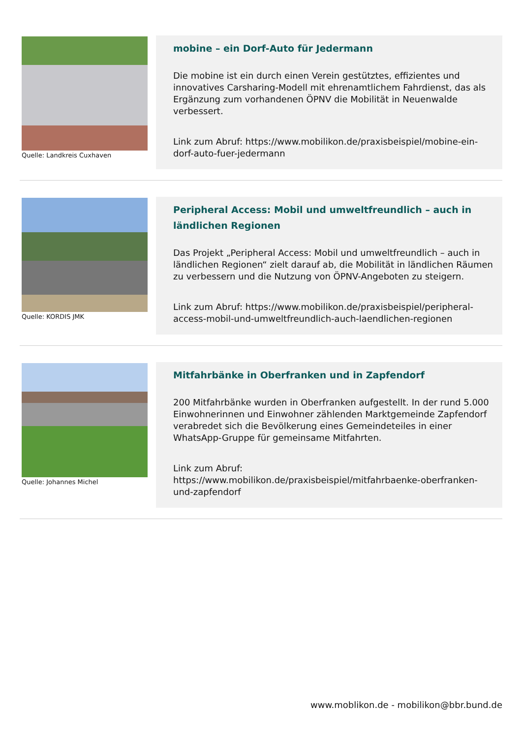Quelle: Landkreis Cuxhaven
mobine – ein Dorf-Auto für Jedermann
Die mobine ist ein durch einen Verein gestütztes, effizientes und innovatives Carsharing-Modell mit ehrenamtlichem Fahrdienst, das als Ergänzung zum vorhandenen ÖPNV die Mobilität in Neuenwalde verbessert.
Link zum Abruf: https://www.mobilikon.de/praxisbeispiel/mobine-ein-dorf-auto-fuer-jedermann
Quelle: KORDIS JMK
Peripheral Access: Mobil und umweltfreundlich – auch in ländlichen Regionen
Das Projekt „Peripheral Access: Mobil und umweltfreundlich – auch in ländlichen Regionen“ zielt darauf ab, die Mobilität in ländlichen Räumen zu verbessern und die Nutzung von ÖPNV-Angeboten zu steigern.
Link zum Abruf: https://www.mobilikon.de/praxisbeispiel/peripheral-access-mobil-und-umweltfreundlich-auch-laendlichen-regionen
Quelle: Johannes Michel
Mitfahrbänke in Oberfranken und in Zapfendorf
200 Mitfahrbänke wurden in Oberfranken aufgestellt. In der rund 5.000 Einwohnerinnen und Einwohner zählenden Marktgemeinde Zapfendorf verabredet sich die Bevölkerung eines Gemeindeteiles in einer WhatsApp-Gruppe für gemeinsame Mitfahrten.
Link zum Abruf:
https://www.mobilikon.de/praxisbeispiel/mitfahrbaenke-oberfranken-und-zapfendorf
www.moblikon.de - mobilikon@bbr.bund.de